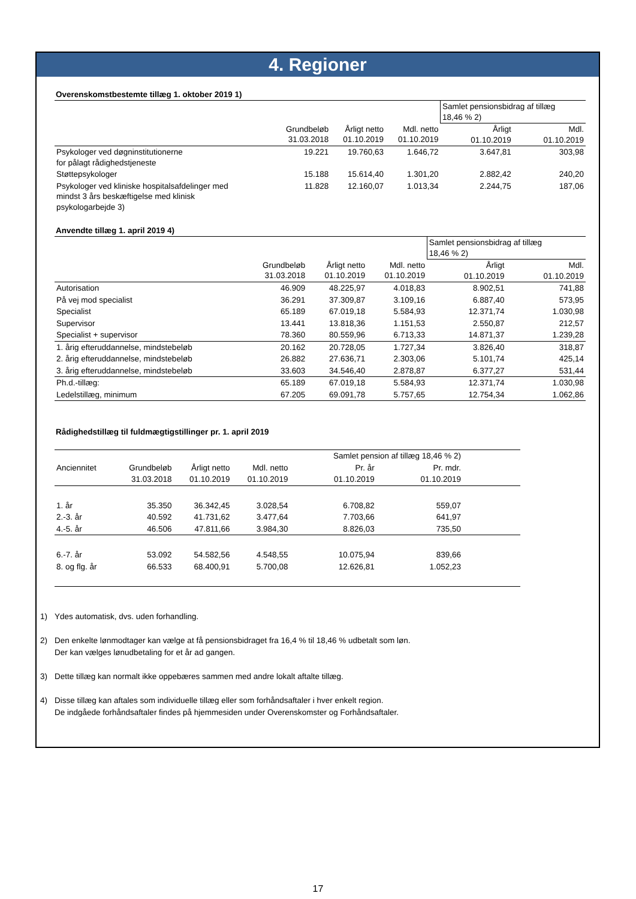4. Regioner
Overenskomstbestemte tillæg 1. oktober 2019 1)
| | | | | Samlet pensionsbidrag af tillæg 18,46 % 2) | |
| | Grundbeløb 31.03.2018 | Årligt netto 01.10.2019 | Mdl. netto 01.10.2019 | Årligt 01.10.2019 | Mdl. 01.10.2019 |
| Psykologer ved døgninstitutionerne for pålagt rådighedstjeneste | 19.221 | 19.760,63 | 1.646,72 | 3.647,81 | 303,98 |
| Støttepsykologer | 15.188 | 15.614,40 | 1.301,20 | 2.882,42 | 240,20 |
| Psykologer ved kliniske hospitalsafdelinger med mindst 3 års beskæftigelse med klinisk psykologarbejde 3) | 11.828 | 12.160,07 | 1.013,34 | 2.244,75 | 187,06 |
Anvendte tillæg 1. april 2019 4)
| | | | | Samlet pensionsbidrag af tillæg 18,46 % 2) | |
| | Grundbeløb 31.03.2018 | Årligt netto 01.10.2019 | Mdl. netto 01.10.2019 | Årligt 01.10.2019 | Mdl. 01.10.2019 |
| Autorisation | 46.909 | 48.225,97 | 4.018,83 | 8.902,51 | 741,88 |
| På vej mod specialist | 36.291 | 37.309,87 | 3.109,16 | 6.887,40 | 573,95 |
| Specialist | 65.189 | 67.019,18 | 5.584,93 | 12.371,74 | 1.030,98 |
| Supervisor | 13.441 | 13.818,36 | 1.151,53 | 2.550,87 | 212,57 |
| Specialist + supervisor | 78.360 | 80.559,96 | 6.713,33 | 14.871,37 | 1.239,28 |
| 1. årig efteruddannelse, mindstebeløb | 20.162 | 20.728,05 | 1.727,34 | 3.826,40 | 318,87 |
| 2. årig efteruddannelse, mindstebeløb | 26.882 | 27.636,71 | 2.303,06 | 5.101,74 | 425,14 |
| 3. årig efteruddannelse, mindstebeløb | 33.603 | 34.546,40 | 2.878,87 | 6.377,27 | 531,44 |
| Ph.d.-tillæg: | 65.189 | 67.019,18 | 5.584,93 | 12.371,74 | 1.030,98 |
| Ledelstillæg, minimum | 67.205 | 69.091,78 | 5.757,65 | 12.754,34 | 1.062,86 |
Rådighedstillæg til fuldmægtigstillinger pr. 1. april 2019
| | | | | Samlet pension af tillæg 18,46 % 2) | | |
| Anciennitet | Grundbeløb | Årligt netto | Mdl. netto | Pr. år | Pr. mdr. | |
| | 31.03.2018 | 01.10.2019 | 01.10.2019 | 01.10.2019 | 01.10.2019 | |
| 1. år | 35.350 | 36.342,45 | 3.028,54 | 6.708,82 | 559,07 | |
| 2.-3. år | 40.592 | 41.731,62 | 3.477,64 | 7.703,66 | 641,97 | |
| 4.-5. år | 46.506 | 47.811,66 | 3.984,30 | 8.826,03 | 735,50 | |
| 6.-7. år | 53.092 | 54.582,56 | 4.548,55 | 10.075,94 | 839,66 | |
| 8. og flg. år | 66.533 | 68.400,91 | 5.700,08 | 12.626,81 | 1.052,23 | |
1) Ydes automatisk, dvs. uden forhandling.
2) Den enkelte lønmodtager kan vælge at få pensionsbidraget fra 16,4 % til 18,46 % udbetalt som løn.
Der kan vælges lønudbetaling for et år ad gangen.
3) Dette tillæg kan normalt ikke oppebæres sammen med andre lokalt aftalte tillæg.
4) Disse tillæg kan aftales som individuelle tillæg eller som forhåndsaftaler i hver enkelt region.
De indgåede forhåndsaftaler findes på hjemmesiden under Overenskomster og Forhåndsaftaler.
17